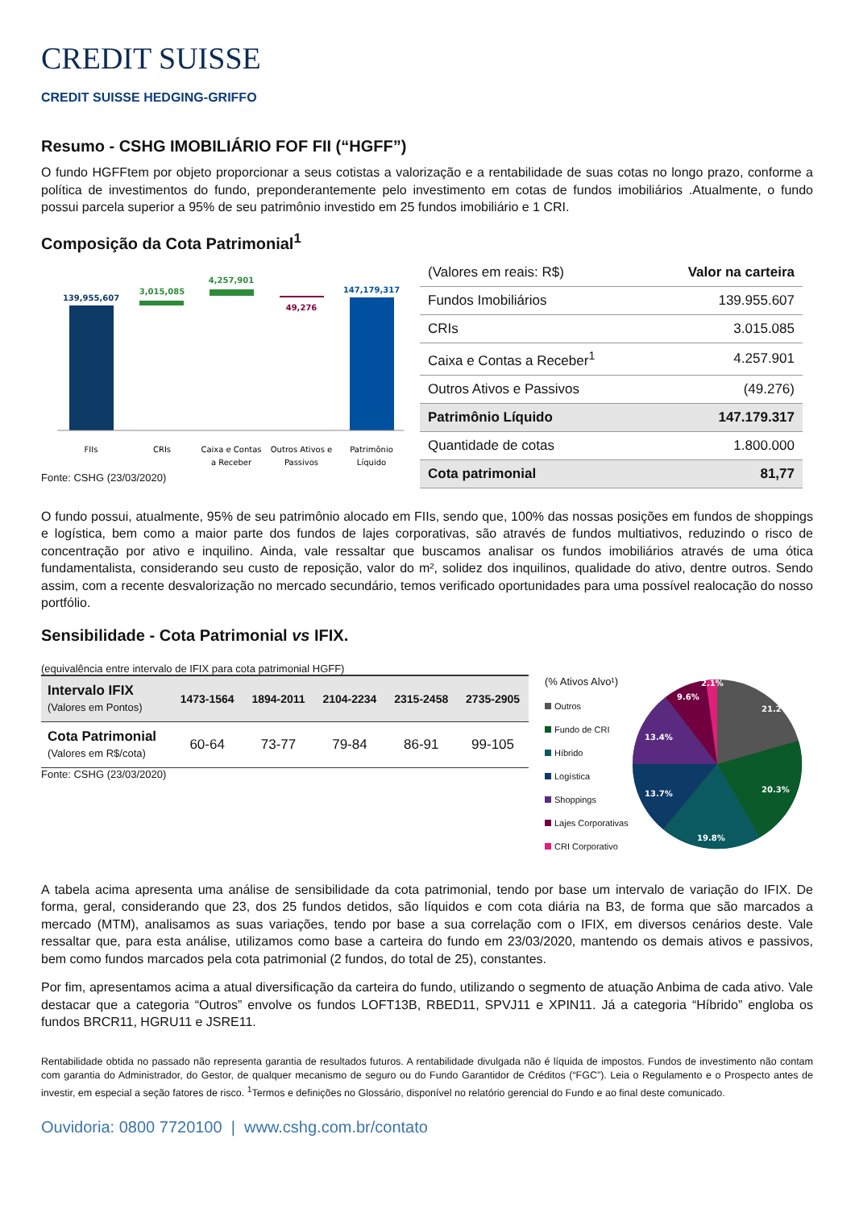CREDIT SUISSE
CREDIT SUISSE HEDGING-GRIFFO
Resumo - CSHG IMOBILIÁRIO FOF FII (“HGFF”)
O fundo HGFFtem por objeto proporcionar a seus cotistas a valorização e a rentabilidade de suas cotas no longo prazo, conforme a política de investimentos do fundo, preponderantemente pelo investimento em cotas de fundos imobiliários .Atualmente, o fundo possui parcela superior a 95% de seu patrimônio investido em 25 fundos imobiliário e 1 CRI.
Composição da Cota Patrimonial<sup>1</sup>
139,955,607
3,015,085
4,257,901
49,276
147,179,317
FIIs
CRIs
Caixa e Contas
a Receber
Outros Ativos e
Passivos
Patrimônio
Líquido
Fonte: CSHG (23/03/2020)
| (Valores em reais: R$) | Valor na carteira |
| Fundos Imobiliários | 139.955.607 |
| CRIs | 3.015.085 |
| Caixa e Contas a Receber<sup>1</sup> | 4.257.901 |
| Outros Ativos e Passivos | (49.276) |
| Patrimônio Líquido | 147.179.317 |
| Quantidade de cotas | 1.800.000 |
| Cota patrimonial | 81,77 |
O fundo possui, atualmente, 95% de seu patrimônio alocado em FIIs, sendo que, 100% das nossas posições em fundos de shoppings e logística, bem como a maior parte dos fundos de lajes corporativas, são através de fundos multiativos, reduzindo o risco de concentração por ativo e inquilino. Ainda, vale ressaltar que buscamos analisar os fundos imobiliários através de uma ótica fundamentalista, considerando seu custo de reposição, valor do m², solidez dos inquilinos, qualidade do ativo, dentre outros. Sendo assim, com a recente desvalorização no mercado secundário, temos verificado oportunidades para uma possível realocação do nosso portfólio.
Sensibilidade - Cota Patrimonial vs IFIX.
(equivalência entre intervalo de IFIX para cota patrimonial HGFF)
| Intervalo IFIX (Valores em Pontos) | 1473-1564 | 1894-2011 | 2104-2234 | 2315-2458 | 2735-2905 |
| --- | --- | --- | --- | --- | --- |
| Cota Patrimonial (Valores em R$/cota) | 60-64 | 73-77 | 79-84 | 86-91 | 99-105 |
Fonte: CSHG (23/03/2020)
(% Ativos Alvo¹)
Outros
Fundo de CRI
Híbrido
Logística
Shoppings
Lajes Corporativas
CRI Corporativo
21.2%
20.3%
19.8%
13.7%
13.4%
9.6%
2.1%
A tabela acima apresenta uma análise de sensibilidade da cota patrimonial, tendo por base um intervalo de variação do IFIX. De forma, geral, considerando que 23, dos 25 fundos detidos, são líquidos e com cota diária na B3, de forma que são marcados a mercado (MTM), analisamos as suas variações, tendo por base a sua correlação com o IFIX, em diversos cenários deste. Vale ressaltar que, para esta análise, utilizamos como base a carteira do fundo em 23/03/2020, mantendo os demais ativos e passivos, bem como fundos marcados pela cota patrimonial (2 fundos, do total de 25), constantes.
Por fim, apresentamos acima a atual diversificação da carteira do fundo, utilizando o segmento de atuação Anbima de cada ativo. Vale destacar que a categoria “Outros” envolve os fundos LOFT13B, RBED11, SPVJ11 e XPIN11. Já a categoria “Híbrido” engloba os fundos BRCR11, HGRU11 e JSRE11.
Rentabilidade obtida no passado não representa garantia de resultados futuros. A rentabilidade divulgada não é líquida de impostos. Fundos de investimento não contam com garantia do Administrador, do Gestor, de qualquer mecanismo de seguro ou do Fundo Garantidor de Créditos (“FGC”). Leia o Regulamento e o Prospecto antes de investir, em especial a seção fatores de risco. <sup>1</sup>Termos e definições no Glossário, disponível no relatório gerencial do Fundo e ao final deste comunicado.
Ouvidoria: 0800 7720100 | www.cshg.com.br/contato